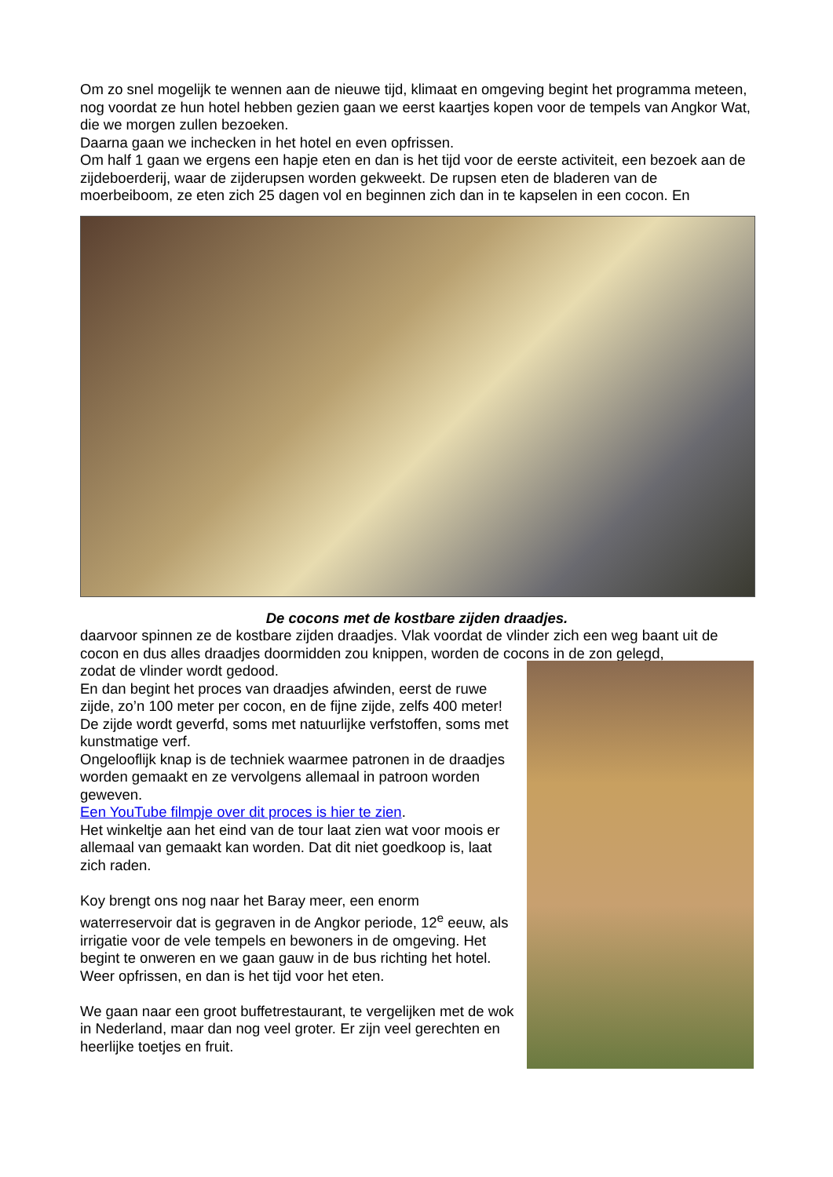Om zo snel mogelijk te wennen aan de nieuwe tijd, klimaat en omgeving begint het programma meteen, nog voordat ze hun hotel hebben gezien gaan we eerst kaartjes kopen voor de tempels van Angkor Wat, die we morgen zullen bezoeken.
Daarna gaan we inchecken in het hotel en even opfrissen.
Om half 1 gaan we ergens een hapje eten en dan is het tijd voor de eerste activiteit, een bezoek aan de zijdeboerderij, waar de zijderupsen worden gekweekt. De rupsen eten de bladeren van de moerbeiboom, ze eten zich 25 dagen vol en beginnen zich dan in te kapselen in een cocon. En
De cocons met de kostbare zijden draadjes.
daarvoor spinnen ze de kostbare zijden draadjes. Vlak voordat de vlinder zich een weg baant uit de cocon en dus alles draadjes doormidden zou knippen, worden de cocons in de zon gelegd,
zodat de vlinder wordt gedood.
En dan begint het proces van draadjes afwinden, eerst de ruwe zijde, zo’n 100 meter per cocon, en de fijne zijde, zelfs 400 meter!
De zijde wordt geverfd, soms met natuurlijke verfstoffen, soms met kunstmatige verf.
Ongelooflijk knap is de techniek waarmee patronen in de draadjes worden gemaakt en ze vervolgens allemaal in patroon worden geweven.
Een YouTube filmpje over dit proces is hier te zien.
Het winkeltje aan het eind van de tour laat zien wat voor moois er allemaal van gemaakt kan worden. Dat dit niet goedkoop is, laat zich raden.
Koy brengt ons nog naar het Baray meer, een enorm waterreservoir dat is gegraven in de Angkor periode, 12<sup>e</sup> eeuw, als irrigatie voor de vele tempels en bewoners in de omgeving. Het begint te onweren en we gaan gauw in de bus richting het hotel. Weer opfrissen, en dan is het tijd voor het eten.
We gaan naar een groot buffetrestaurant, te vergelijken met de wok in Nederland, maar dan nog veel groter. Er zijn veel gerechten en heerlijke toetjes en fruit.